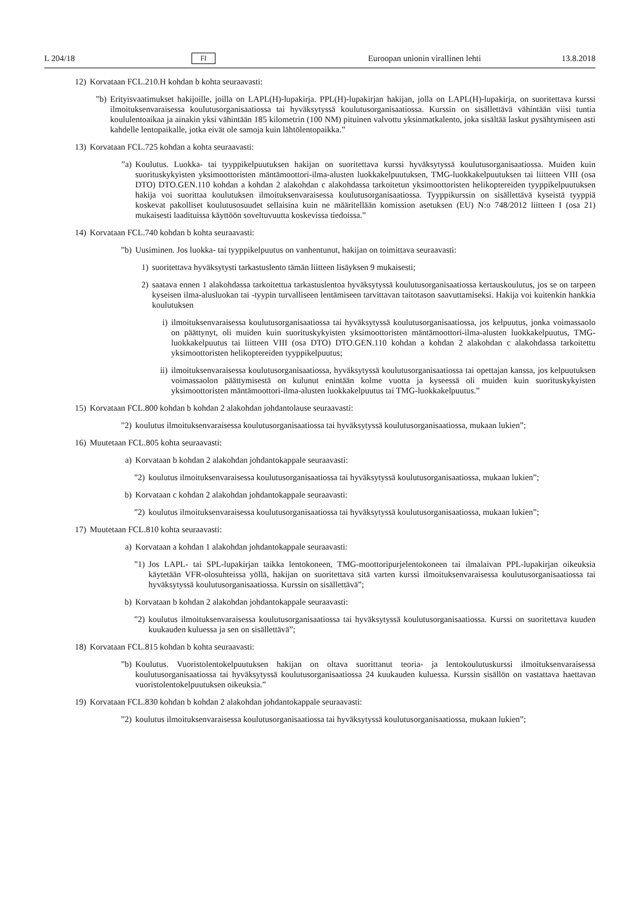L 204/18 FI Euroopan unionin virallinen lehti 13.8.2018
12) Korvataan FCL.210.H kohdan b kohta seuraavasti:
”b) Erityisvaatimukset hakijoille, joilla on LAPL(H)-lupakirja. PPL(H)-lupakirjan hakijan, jolla on LAPL(H)-lupakirja, on suoritettava kurssi ilmoituksenvaraisessa koulutusorganisaatiossa tai hyväksytyssä koulutusorganisaatiossa. Kurssin on sisällettävä vähintään viisi tuntia koululentoaikaa ja ainakin yksi vähintään 185 kilometrin (100 NM) pituinen valvottu yksinmatkalento, joka sisältää laskut pysähtymiseen asti kahdelle lentopaikalle, jotka eivät ole samoja kuin lähtölentopaikka.”
13) Korvataan FCL.725 kohdan a kohta seuraavasti:
”a) Koulutus. Luokka- tai tyyppikelpuutuksen hakijan on suoritettava kurssi hyväksytyssä koulutusorganisaatiossa. Muiden kuin suorituskykyisten yksimoottoristen mäntämoottori-ilma-alusten luokkakelpuutuksen, TMG-luokkakelpuutuksen tai liitteen VIII (osa DTO) DTO.GEN.110 kohdan a kohdan 2 alakohdan c alakohdassa tarkoitetun yksimoottoristen helikoptereiden tyyppikelpuutuksen hakija voi suorittaa koulutuksen ilmoituksenvaraisessa koulutusorganisaatiossa. Tyyppikurssin on sisällettävä kyseistä tyyppiä koskevat pakolliset koulutusosuudet sellaisina kuin ne määritellään komission asetuksen (EU) N:o 748/2012 liitteen I (osa 21) mukaisesti laadituissa käyttöön soveltuvuutta koskevissa tiedoissa.”
14) Korvataan FCL.740 kohdan b kohta seuraavasti:
”b) Uusiminen. Jos luokka- tai tyyppikelpuutus on vanhentunut, hakijan on toimittava seuraavasti:
1) suoritettava hyväksytysti tarkastuslento tämän liitteen lisäyksen 9 mukaisesti;
2) saatava ennen 1 alakohdassa tarkoitettua tarkastuslentoa hyväksytyssä koulutusorganisaatiossa kertauskoulutus, jos se on tarpeen kyseisen ilma-alusluokan tai -tyypin turvalliseen lentämiseen tarvittavan taitotason saavuttamiseksi. Hakija voi kuitenkin hankkia koulutuksen
i) ilmoituksenvaraisessa koulutusorganisaatiossa tai hyväksytyssä koulutusorganisaatiossa, jos kelpuutus, jonka voimassaolo on päättynyt, oli muiden kuin suorituskykyisten yksimoottoristen mäntämoottori-ilma-alusten luokkakelpuutus, TMG-luokkakelpuutus tai liitteen VIII (osa DTO) DTO.GEN.110 kohdan a kohdan 2 alakohdan c alakohdassa tarkoitettu yksimoottoristen helikoptereiden tyyppikelpuutus;
ii) ilmoituksenvaraisessa koulutusorganisaatiossa, hyväksytyssä koulutusorganisaatiossa tai opettajan kanssa, jos kelpuutuksen voimassaolon päättymisestä on kulunut enintään kolme vuotta ja kyseessä oli muiden kuin suorituskykyisten yksimoottoristen mäntämoottori-ilma-alusten luokkakelpuutus tai TMG-luokkakelpuutus.”
15) Korvataan FCL.800 kohdan b kohdan 2 alakohdan johdantolause seuraavasti:
”2) koulutus ilmoituksenvaraisessa koulutusorganisaatiossa tai hyväksytyssä koulutusorganisaatiossa, mukaan lukien”;
16) Muutetaan FCL.805 kohta seuraavasti:
a) Korvataan b kohdan 2 alakohdan johdantokappale seuraavasti:
”2) koulutus ilmoituksenvaraisessa koulutusorganisaatiossa tai hyväksytyssä koulutusorganisaatiossa, mukaan lukien”;
b) Korvataan c kohdan 2 alakohdan johdantokappale seuraavasti:
”2) koulutus ilmoituksenvaraisessa koulutusorganisaatiossa tai hyväksytyssä koulutusorganisaatiossa, mukaan lukien”;
17) Muutetaan FCL.810 kohta seuraavasti:
a) Korvataan a kohdan 1 alakohdan johdantokappale seuraavasti:
”1) Jos LAPL- tai SPL-lupakirjan taikka lentokoneen, TMG-moottoripurjelentokoneen tai ilmalaivan PPL-lupakirjan oikeuksia käytetään VFR-olosuhteissa yöllä, hakijan on suoritettava sitä varten kurssi ilmoituksenvaraisessa koulutusorganisaatiossa tai hyväksytyssä koulutusorganisaatiossa. Kurssin on sisällettävä”;
b) Korvataan b kohdan 2 alakohdan johdantokappale seuraavasti:
”2) koulutus ilmoituksenvaraisessa koulutusorganisaatiossa tai hyväksytyssä koulutusorganisaatiossa. Kurssi on suoritettava kuuden kuukauden kuluessa ja sen on sisällettävä”;
18) Korvataan FCL.815 kohdan b kohta seuraavasti:
”b) Koulutus. Vuoristolentokelpuutuksen hakijan on oltava suorittanut teoria- ja lentokoulutuskurssi ilmoituksenvaraisessa koulutusorganisaatiossa tai hyväksytyssä koulutusorganisaatiossa 24 kuukauden kuluessa. Kurssin sisällön on vastattava haettavan vuoristolentokelpuutuksen oikeuksia.”
19) Korvataan FCL.830 kohdan b kohdan 2 alakohdan johdantokappale seuraavasti:
”2) koulutus ilmoituksenvaraisessa koulutusorganisaatiossa tai hyväksytyssä koulutusorganisaatiossa, mukaan lukien”;